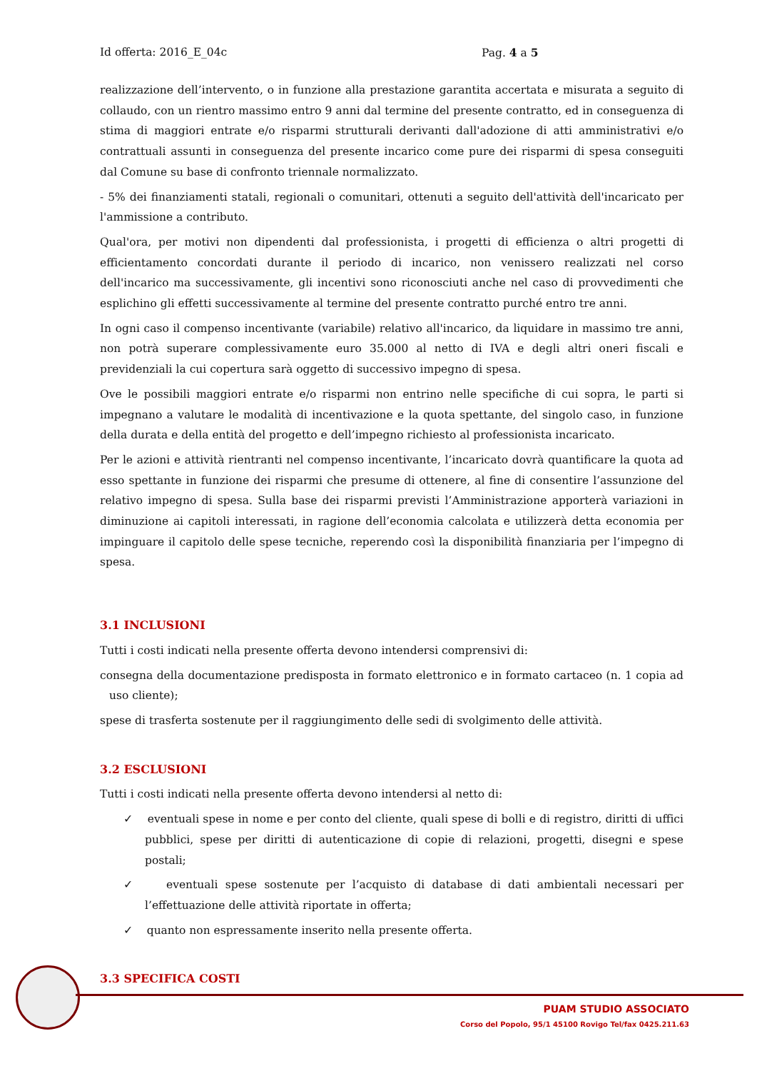Id offerta: 2016_E_04c Pag. 4 a 5
realizzazione dell’intervento, o in funzione alla prestazione garantita accertata e misurata a seguito di collaudo, con un rientro massimo entro 9 anni dal termine del presente contratto, ed in conseguenza di stima di maggiori entrate e/o risparmi strutturali derivanti dall'adozione di atti amministrativi e/o contrattuali assunti in conseguenza del presente incarico come pure dei risparmi di spesa conseguiti dal Comune su base di confronto triennale normalizzato.
- 5% dei finanziamenti statali, regionali o comunitari, ottenuti a seguito dell'attività dell'incaricato per l'ammissione a contributo.
Qual'ora, per motivi non dipendenti dal professionista, i progetti di efficienza o altri progetti di efficientamento concordati durante il periodo di incarico, non venissero realizzati nel corso dell'incarico ma successivamente, gli incentivi sono riconosciuti anche nel caso di provvedimenti che esplichino gli effetti successivamente al termine del presente contratto purché entro tre anni.
In ogni caso il compenso incentivante (variabile) relativo all'incarico, da liquidare in massimo tre anni, non potrà superare complessivamente euro 35.000 al netto di IVA e degli altri oneri fiscali e previdenziali la cui copertura sarà oggetto di successivo impegno di spesa.
Ove le possibili maggiori entrate e/o risparmi non entrino nelle specifiche di cui sopra, le parti si impegnano a valutare le modalità di incentivazione e la quota spettante, del singolo caso, in funzione della durata e della entità del progetto e dell’impegno richiesto al professionista incaricato.
Per le azioni e attività rientranti nel compenso incentivante, l’incaricato dovrà quantificare la quota ad esso spettante in funzione dei risparmi che presume di ottenere, al fine di consentire l’assunzione del relativo impegno di spesa. Sulla base dei risparmi previsti l’Amministrazione apporterà variazioni in diminuzione ai capitoli interessati, in ragione dell’economia calcolata e utilizzerà detta economia per impinguare il capitolo delle spese tecniche, reperendo così la disponibilità finanziaria per l’impegno di spesa.
3.1 INCLUSIONI
Tutti i costi indicati nella presente offerta devono intendersi comprensivi di:
consegna della documentazione predisposta in formato elettronico e in formato cartaceo (n. 1 copia ad uso cliente);
spese di trasferta sostenute per il raggiungimento delle sedi di svolgimento delle attività.
3.2 ESCLUSIONI
Tutti i costi indicati nella presente offerta devono intendersi al netto di:
✓ eventuali spese in nome e per conto del cliente, quali spese di bolli e di registro, diritti di uffici pubblici, spese per diritti di autenticazione di copie di relazioni, progetti, disegni e spese postali;
✓ eventuali spese sostenute per l’acquisto di database di dati ambientali necessari per l’effettuazione delle attività riportate in offerta;
✓ quanto non espressamente inserito nella presente offerta.
3.3 SPECIFICA COSTI
PUAM STUDIO ASSOCIATO
Corso del Popolo, 95/1 45100 Rovigo Tel/fax 0425.211.63